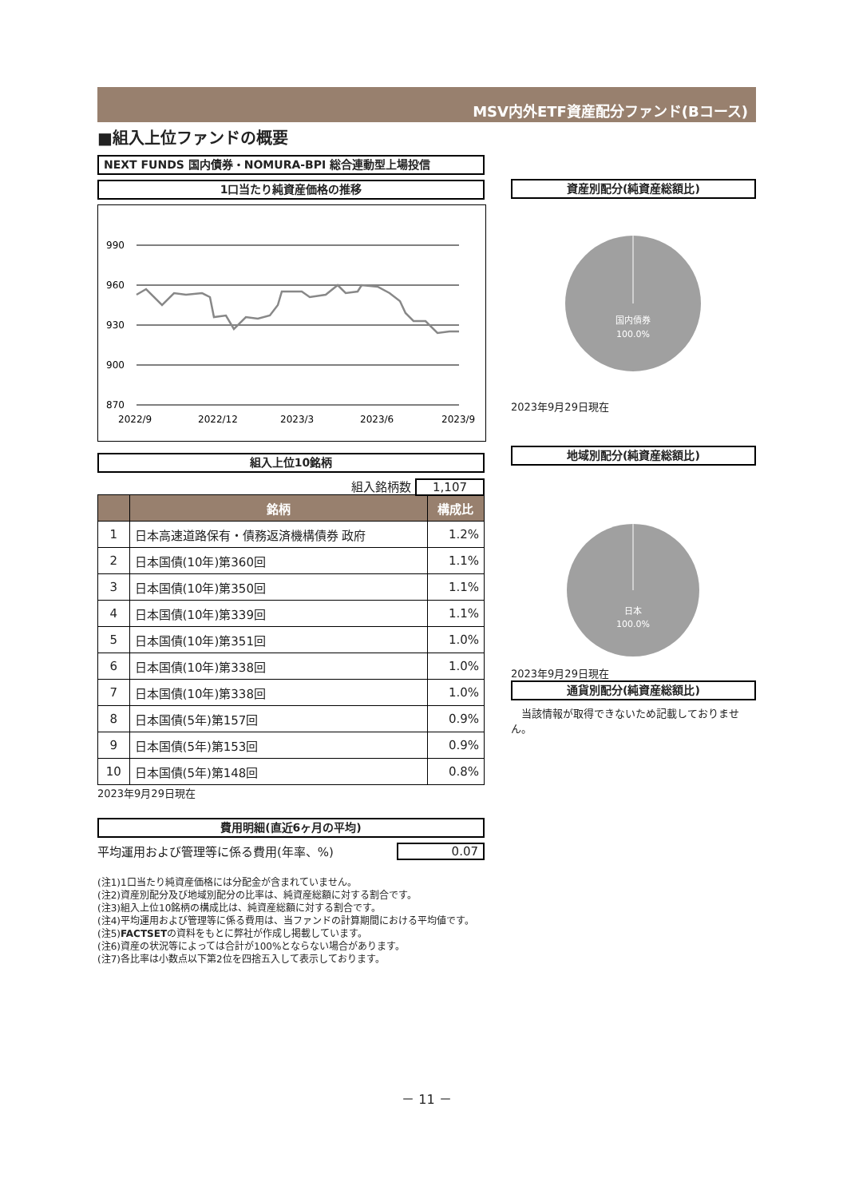MSV内外ETF資産配分ファンド(Bコース)
■組入上位ファンドの概要
NEXT FUNDS 国内債券・NOMURA-BPI 総合連動型上場投信
1口当たり純資産価格の推移
990
960
930
900
870
2022/9
2022/12
2023/3
2023/6
2023/9
組入上位10銘柄
組入銘柄数 1,107
| | 銘柄 | 構成比 |
| --- | --- | --- |
| 1 | 日本高速道路保有・債務返済機構債券 政府 | 1.2% |
| 2 | 日本国債(10年)第360回 | 1.1% |
| 3 | 日本国債(10年)第350回 | 1.1% |
| 4 | 日本国債(10年)第339回 | 1.1% |
| 5 | 日本国債(10年)第351回 | 1.0% |
| 6 | 日本国債(10年)第338回 | 1.0% |
| 7 | 日本国債(10年)第338回 | 1.0% |
| 8 | 日本国債(5年)第157回 | 0.9% |
| 9 | 日本国債(5年)第153回 | 0.9% |
| 10 | 日本国債(5年)第148回 | 0.8% |
2023年9月29日現在
費用明細(直近6ヶ月の平均)
平均運用および管理等に係る費用(年率、%) 0.07
資産別配分(純資産総額比)
国内債券
100.0%
2023年9月29日現在
地域別配分(純資産総額比)
日本
100.0%
2023年9月29日現在
通貨別配分(純資産総額比)
　当該情報が取得できないため記載しておりません。
(注1)1口当たり純資産価格には分配金が含まれていません。
(注2)資産別配分及び地域別配分の比率は、純資産総額に対する割合です。
(注3)組入上位10銘柄の構成比は、純資産総額に対する割合です。
(注4)平均運用および管理等に係る費用は、当ファンドの計算期間における平均値です。
(注5)FACTSETの資料をもとに弊社が作成し掲載しています。
(注6)資産の状況等によっては合計が100%とならない場合があります。
(注7)各比率は小数点以下第2位を四捨五入して表示しております。
－ 11 －